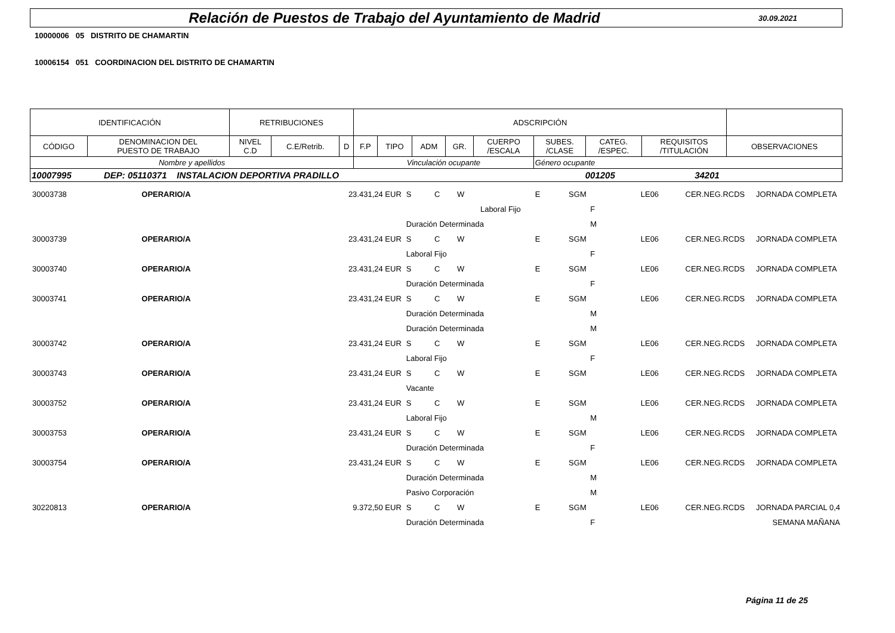Relación de Puestos de Trabajo del Ayuntamiento de Madrid
30.09.2021
10000006 05 DISTRITO DE CHAMARTIN
10006154 051 COORDINACION DEL DISTRITO DE CHAMARTIN
| IDENTIFICACIÓN | | RETRIBUCIONES | | | ADSCRIPCIÓN | | | | | | | | |
| --- | --- | --- | --- | --- | --- | --- | --- | --- | --- | --- | --- | --- | --- |
| CÓDIGO | DENOMINACION DEL PUESTO DE TRABAJO | NIVEL C.D | C.E/Retrib. | D | F.P | TIPO | ADM | GR. | CUERPO /ESCALA | SUBES. /CLASE | CATEG. /ESPEC. | REQUISITOS /TITULACIÓN | OBSERVACIONES |
| Nombre y apellidos | | | | | Vinculación ocupante | | | | | Género ocupante | | | |
| 10007995 DEP: 05110371 INSTALACION DEPORTIVA PRADILLO 001205 34201 | | | | | | | | | | | | | |
| 30003738 | OPERARIO/A | 23.431,24 EUR | S | C | W | | E | SGM | LE06 | CER.NEG.RCDS | JORNADA COMPLETA |
| | | | Laboral Fijo | | | | | F | | | |
| | | | Duración Determinada | | | | | M | | | |
| 30003739 | OPERARIO/A | 23.431,24 EUR | S | C | W | | E | SGM | LE06 | CER.NEG.RCDS | JORNADA COMPLETA |
| | | | Laboral Fijo | | | | | F | | | |
| 30003740 | OPERARIO/A | 23.431,24 EUR | S | C | W | | E | SGM | LE06 | CER.NEG.RCDS | JORNADA COMPLETA |
| | | | Duración Determinada | | | | | F | | | |
| 30003741 | OPERARIO/A | 23.431,24 EUR | S | C | W | | E | SGM | LE06 | CER.NEG.RCDS | JORNADA COMPLETA |
| | | | Duración Determinada | | | | | M | | | |
| | | | Duración Determinada | | | | | M | | | |
| 30003742 | OPERARIO/A | 23.431,24 EUR | S | C | W | | E | SGM | LE06 | CER.NEG.RCDS | JORNADA COMPLETA |
| | | | Laboral Fijo | | | | | F | | | |
| 30003743 | OPERARIO/A | 23.431,24 EUR | S | C | W | | E | SGM | LE06 | CER.NEG.RCDS | JORNADA COMPLETA |
| | | | Vacante | | | | | | | | |
| 30003752 | OPERARIO/A | 23.431,24 EUR | S | C | W | | E | SGM | LE06 | CER.NEG.RCDS | JORNADA COMPLETA |
| | | | Laboral Fijo | | | | | M | | | |
| 30003753 | OPERARIO/A | 23.431,24 EUR | S | C | W | | E | SGM | LE06 | CER.NEG.RCDS | JORNADA COMPLETA |
| | | | Duración Determinada | | | | | F | | | |
| 30003754 | OPERARIO/A | 23.431,24 EUR | S | C | W | | E | SGM | LE06 | CER.NEG.RCDS | JORNADA COMPLETA |
| | | | Duración Determinada | | | | | M | | | |
| | | | Pasivo Corporación | | | | | M | | | |
| 30220813 | OPERARIO/A | 9.372,50 EUR | S | C | W | | E | SGM | LE06 | CER.NEG.RCDS | JORNADA PARCIAL 0,4 |
| | | | Duración Determinada | | | | | F | | | SEMANA MAÑANA |
Página 11 de 25